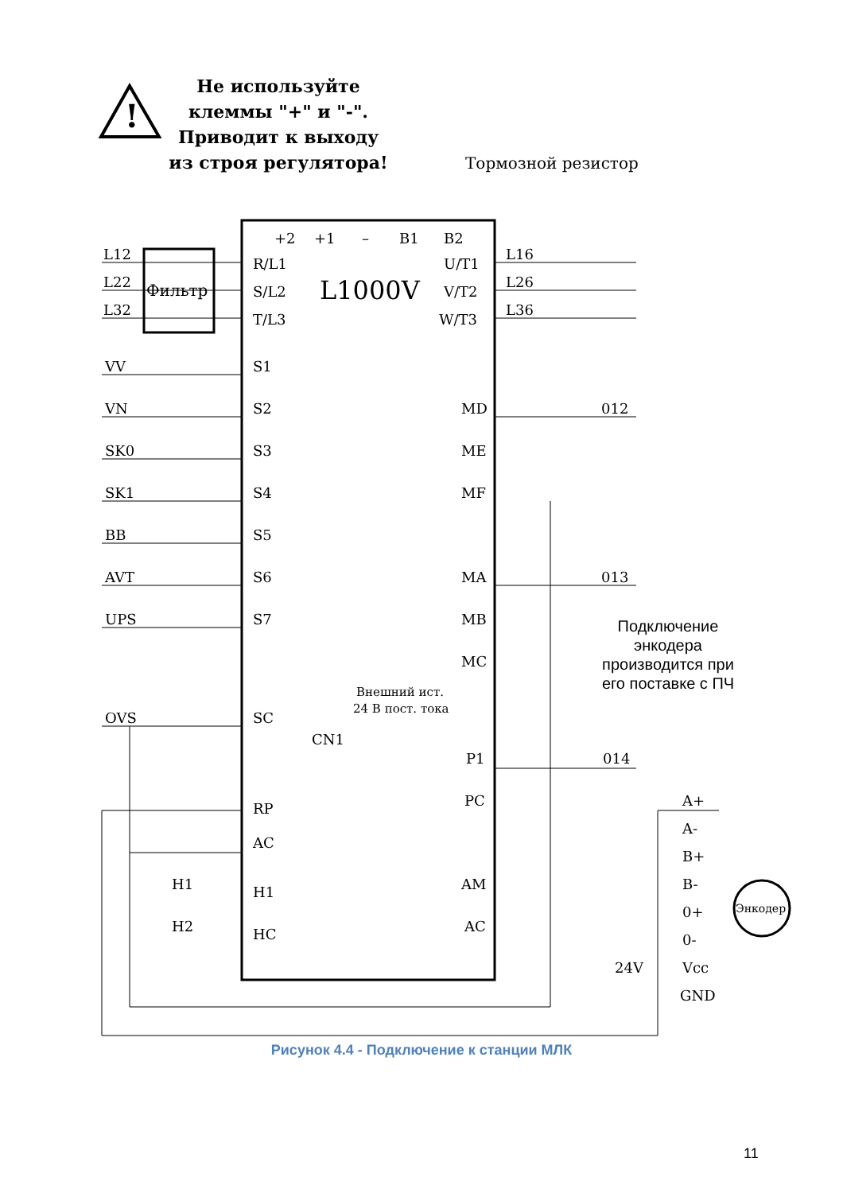Не используйте клеммы "+" и "-". Приводит к выходу из строя регулятора!
!
Тормозной резистор
Фильтр
L1000V
L12
L22
L32
R/L1
S/L2
T/L3
U/T1
V/T2
W/T3
L16
L26
L36
+2
+1
–
B1
B2
VV
VN
SK0
SK1
BB
AVT
UPS
OVS
S1
S2
S3
S4
S5
S6
S7
SC
Внешний ист.
24 В пост. тока
CN1
MD
ME
MF
MA
MB
MC
012
013
014
P1
PC
RP
AC
H1
H1
H2
HC
AM
AC
A+
A-
B+
B-
0+
0-
Vcc
24V
GND
Энкодер
Подключение энкодера производится при его поставке с ПЧ
Рисунок 4.4 - Подключение к станции МЛК
11